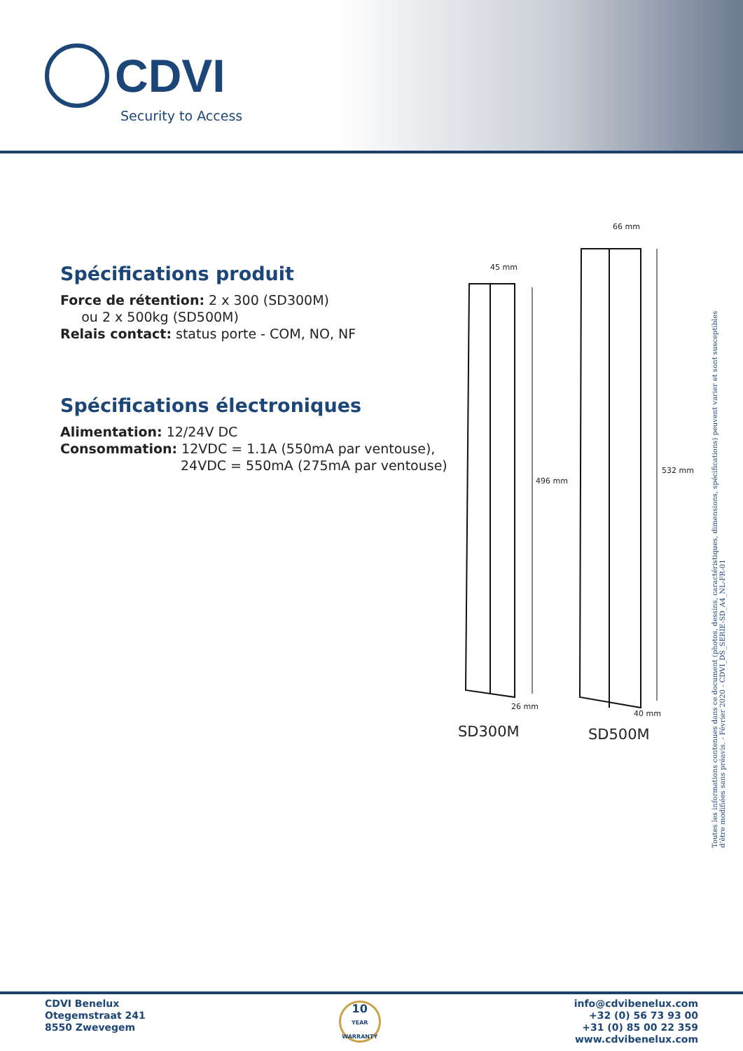CDVI
Security to Access
Spécifications produit
Force de rétention: 2 x 300 (SD300M)
ou 2 x 500kg (SD500M)
Relais contact: status porte - COM, NO, NF
Spécifications électroniques
Alimentation: 12/24V DC
Consommation: 12VDC = 1.1A (550mA par ventouse),
24VDC = 550mA (275mA par ventouse)
45 mm
66 mm
496 mm
532 mm
26 mm
40 mm
SD300M SD500M
Toutes les informations contenues dans ce document (photos, dessins, caractéristiques, dimensions, spécifications) peuvent varier et sont susceptibles d'être modifiées sans préavis. - Février 2020 - CDVI_DS_SERIE-SD_A4_NL-FR-01
CDVI Benelux
Otegemstraat 241
8550 Zwevegem
10
YEAR WARRANTY
info@cdvibenelux.com
+32 (0) 56 73 93 00
+31 (0) 85 00 22 359
www.cdvibenelux.com